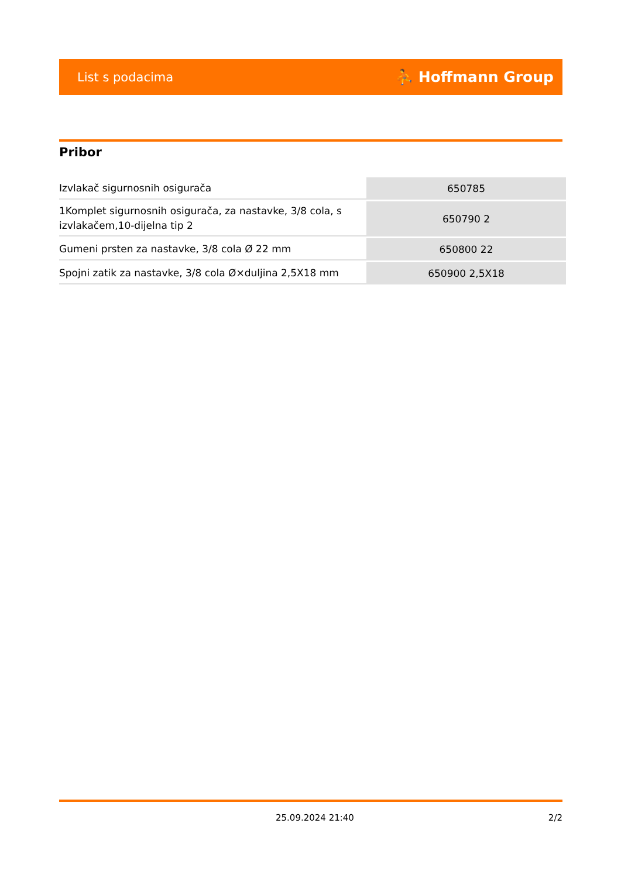List s podacima ⛹ Hoffmann Group
Pribor
| Izvlakač sigurnosnih osigurača | 650785 |
| 1Komplet sigurnosnih osigurača, za nastavke, 3/8 cola, s izvlakačem,10-dijelna tip 2 | 650790 2 |
| Gumeni prsten za nastavke, 3/8 cola Ø 22 mm | 650800 22 |
| Spojni zatik za nastavke, 3/8 cola Ø×duljina 2,5X18 mm | 650900 2,5X18 |
25.09.2024 21:40 2/2